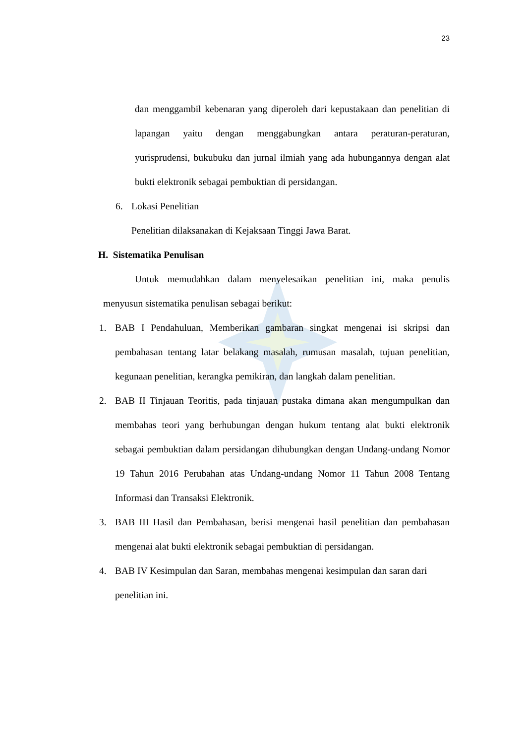23
dan menggambil kebenaran yang diperoleh dari kepustakaan dan penelitian di lapangan yaitu dengan menggabungkan antara peraturan-peraturan, yurisprudensi, bukubuku dan jurnal ilmiah yang ada hubungannya dengan alat bukti elektronik sebagai pembuktian di persidangan.
6. Lokasi Penelitian
Penelitian dilaksanakan di Kejaksaan Tinggi Jawa Barat.
H. Sistematika Penulisan
Untuk memudahkan dalam menyelesaikan penelitian ini, maka penulis menyusun sistematika penulisan sebagai berikut:
1. BAB I Pendahuluan, Memberikan gambaran singkat mengenai isi skripsi dan pembahasan tentang latar belakang masalah, rumusan masalah, tujuan penelitian, kegunaan penelitian, kerangka pemikiran, dan langkah dalam penelitian.
2. BAB II Tinjauan Teoritis, pada tinjauan pustaka dimana akan mengumpulkan dan membahas teori yang berhubungan dengan hukum tentang alat bukti elektronik sebagai pembuktian dalam persidangan dihubungkan dengan Undang-undang Nomor 19 Tahun 2016 Perubahan atas Undang-undang Nomor 11 Tahun 2008 Tentang Informasi dan Transaksi Elektronik.
3. BAB III Hasil dan Pembahasan, berisi mengenai hasil penelitian dan pembahasan mengenai alat bukti elektronik sebagai pembuktian di persidangan.
4. BAB IV Kesimpulan dan Saran, membahas mengenai kesimpulan dan saran dari penelitian ini.